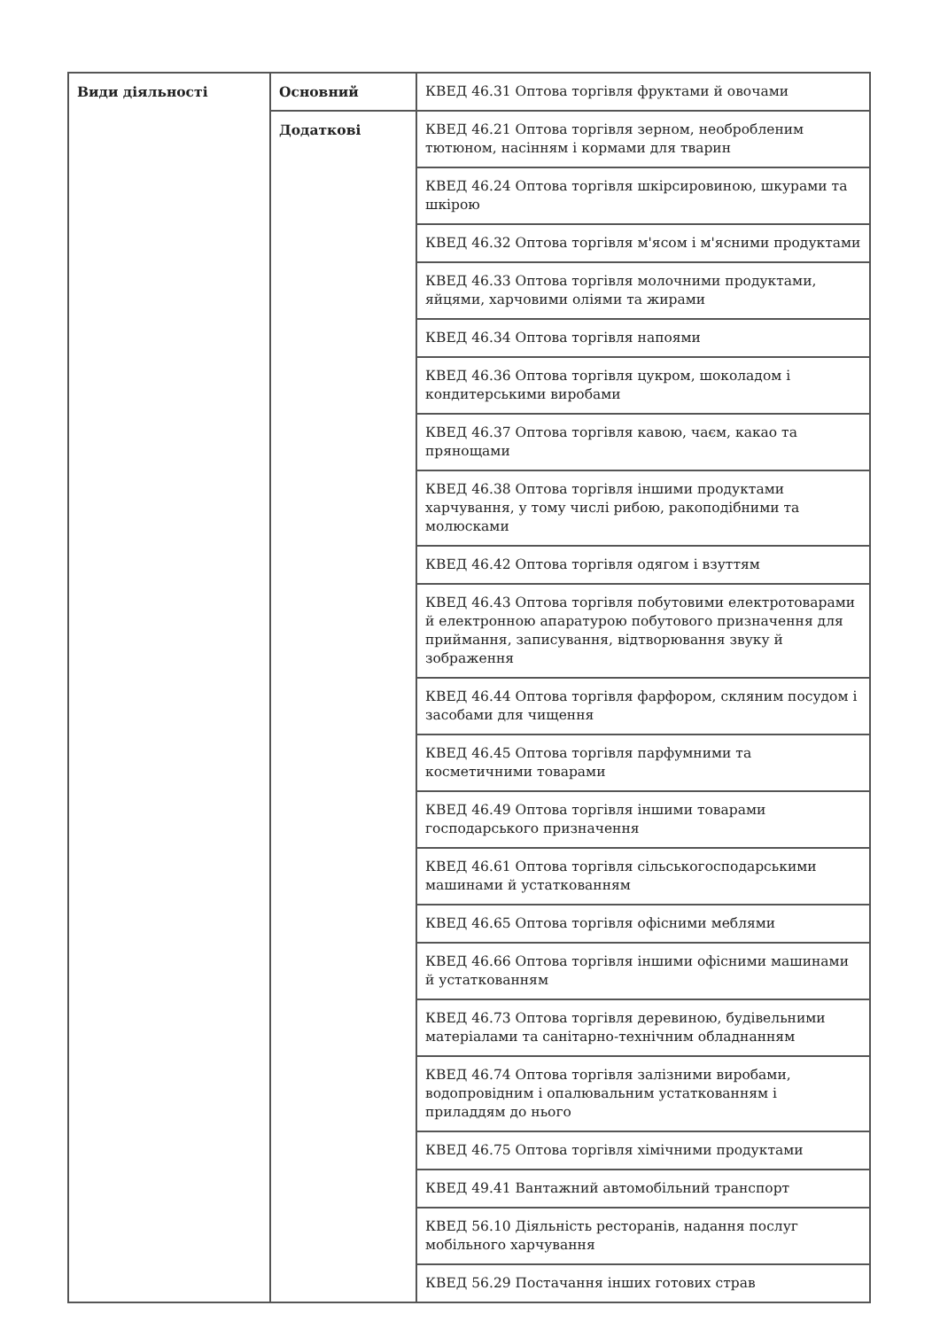| Види діяльності | Основний | КВЕД 46.31 Оптова торгівля фруктами й овочами |
| | Додаткові | КВЕД 46.21 Оптова торгівля зерном, необробленим тютюном, насінням і кормами для тварин |
| | | КВЕД 46.24 Оптова торгівля шкірсировиною, шкурами та шкірою |
| | | КВЕД 46.32 Оптова торгівля м'ясом і м'ясними продуктами |
| | | КВЕД 46.33 Оптова торгівля молочними продуктами, яйцями, харчовими оліями та жирами |
| | | КВЕД 46.34 Оптова торгівля напоями |
| | | КВЕД 46.36 Оптова торгівля цукром, шоколадом і кондитерськими виробами |
| | | КВЕД 46.37 Оптова торгівля кавою, чаєм, какао та прянощами |
| | | КВЕД 46.38 Оптова торгівля іншими продуктами харчування, у тому числі рибою, ракоподібними та молюсками |
| | | КВЕД 46.42 Оптова торгівля одягом і взуттям |
| | | КВЕД 46.43 Оптова торгівля побутовими електротоварами й електронною апаратурою побутового призначення для приймання, записування, відтворювання звуку й зображення |
| | | КВЕД 46.44 Оптова торгівля фарфором, скляним посудом і засобами для чищення |
| | | КВЕД 46.45 Оптова торгівля парфумними та косметичними товарами |
| | | КВЕД 46.49 Оптова торгівля іншими товарами господарського призначення |
| | | КВЕД 46.61 Оптова торгівля сільськогосподарськими машинами й устаткованням |
| | | КВЕД 46.65 Оптова торгівля офісними меблями |
| | | КВЕД 46.66 Оптова торгівля іншими офісними машинами й устаткованням |
| | | КВЕД 46.73 Оптова торгівля деревиною, будівельними матеріалами та санітарно-технічним обладнанням |
| | | КВЕД 46.74 Оптова торгівля залізними виробами, водопровідним і опалювальним устаткованням і приладдям до нього |
| | | КВЕД 46.75 Оптова торгівля хімічними продуктами |
| | | КВЕД 49.41 Вантажний автомобільний транспорт |
| | | КВЕД 56.10 Діяльність ресторанів, надання послуг мобільного харчування |
| | | КВЕД 56.29 Постачання інших готових страв |